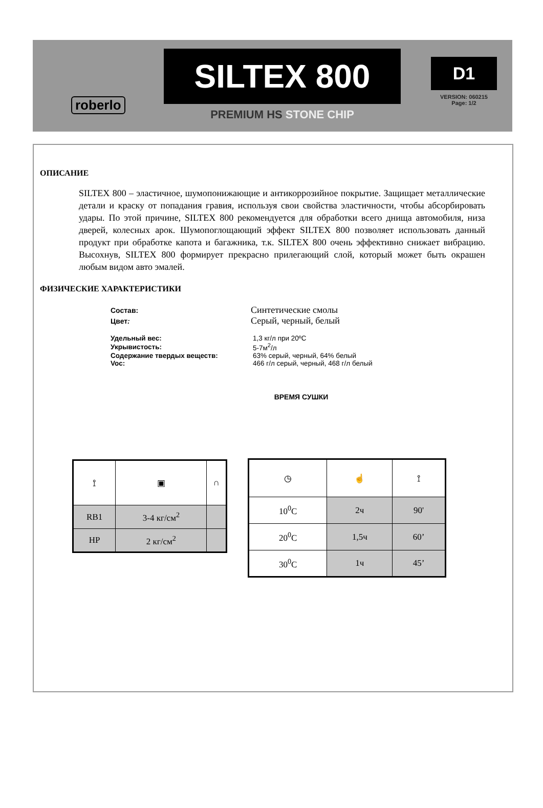roberlo SILTEX 800
PREMIUM HS STONE CHIP
D1
VERSION: 060215
Page: 1/2
ОПИСАНИЕ
SILTEX 800 – эластичное, шумопонижающие и антикоррозийное покрытие. Защищает металлические детали и краску от попадания гравия, используя свои свойства эластичности, чтобы абсорбировать удары. По этой причине, SILTEX 800 рекомендуется для обработки всего днища автомобиля, низа дверей, колесных арок. Шумопоглощающий эффект SILTEX 800 позволяет использовать данный продукт при обработке капота и багажника, т.к. SILTEX 800 очень эффективно снижает вибрацию. Высохнув, SILTEX 800 формирует прекрасно прилегающий слой, который может быть окрашен любым видом авто эмалей.
ФИЗИЧЕСКИЕ ХАРАКТЕРИСТИКИ
| Состав: | Синтетические смолы |
| Цвет : | Серый, черный, белый |
| Удельный вес: | 1,3 кг/л при 20ºC |
| Укрывистость: | 5-7м<sup>2</sup>/л |
| Содержание твердых веществ: | 63% серый, черный, 64% белый |
| Voc: | 466 г/л серый, черный, 468 г/л белый |
ВРЕМЯ СУШКИ
| ⟟ | ▣ | ∩ |
| RB1 | 3-4 кг/см<sup>2</sup> | |
| HP | 2 кг/см<sup>2</sup> | |
| ◷ | ☝ | ⟟ |
| 10<sup>0</sup>C | 2ч | 90' |
| 20<sup>0</sup>C | 1,5ч | 60’ |
| 30<sup>0</sup>C | 1ч | 45’ |